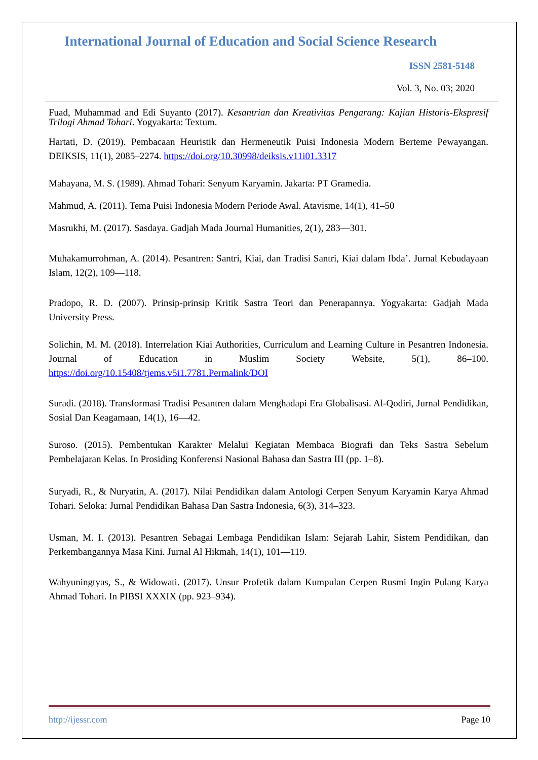International Journal of Education and Social Science Research
ISSN 2581-5148
Vol. 3, No. 03; 2020
Fuad, Muhammad and Edi Suyanto (2017). Kesantrian dan Kreativitas Pengarang: Kajian Historis-Ekspresif Trilogi Ahmad Tohari. Yogyakarta: Textum.
Hartati, D. (2019). Pembacaan Heuristik dan Hermeneutik Puisi Indonesia Modern Berteme Pewayangan. DEIKSIS, 11(1), 2085–2274. https://doi.org/10.30998/deiksis.v11i01.3317
Mahayana, M. S. (1989). Ahmad Tohari: Senyum Karyamin. Jakarta: PT Gramedia.
Mahmud, A. (2011). Tema Puisi Indonesia Modern Periode Awal. Atavisme, 14(1), 41–50
Masrukhi, M. (2017). Sasdaya. Gadjah Mada Journal Humanities, 2(1), 283—301.
Muhakamurrohman, A. (2014). Pesantren: Santri, Kiai, dan Tradisi Santri, Kiai dalam Ibda’. Jurnal Kebudayaan Islam, 12(2), 109—118.
Pradopo, R. D. (2007). Prinsip-prinsip Kritik Sastra Teori dan Penerapannya. Yogyakarta: Gadjah Mada University Press.
Solichin, M. M. (2018). Interrelation Kiai Authorities, Curriculum and Learning Culture in Pesantren Indonesia. Journal of Education in Muslim Society Website, 5(1), 86–100. https://doi.org/10.15408/tjems.v5i1.7781.Permalink/DOI
Suradi. (2018). Transformasi Tradisi Pesantren dalam Menghadapi Era Globalisasi. Al-Qodiri, Jurnal Pendidikan, Sosial Dan Keagamaan, 14(1), 16—42.
Suroso. (2015). Pembentukan Karakter Melalui Kegiatan Membaca Biografi dan Teks Sastra Sebelum Pembelajaran Kelas. In Prosiding Konferensi Nasional Bahasa dan Sastra III (pp. 1–8).
Suryadi, R., & Nuryatin, A. (2017). Nilai Pendidikan dalam Antologi Cerpen Senyum Karyamin Karya Ahmad Tohari. Seloka: Jurnal Pendidikan Bahasa Dan Sastra Indonesia, 6(3), 314–323.
Usman, M. I. (2013). Pesantren Sebagai Lembaga Pendidikan Islam: Sejarah Lahir, Sistem Pendidikan, dan Perkembangannya Masa Kini. Jurnal Al Hikmah, 14(1), 101—119.
Wahyuningtyas, S., & Widowati. (2017). Unsur Profetik dalam Kumpulan Cerpen Rusmi Ingin Pulang Karya Ahmad Tohari. In PIBSI XXXIX (pp. 923–934).
http://ijessr.com Page 10